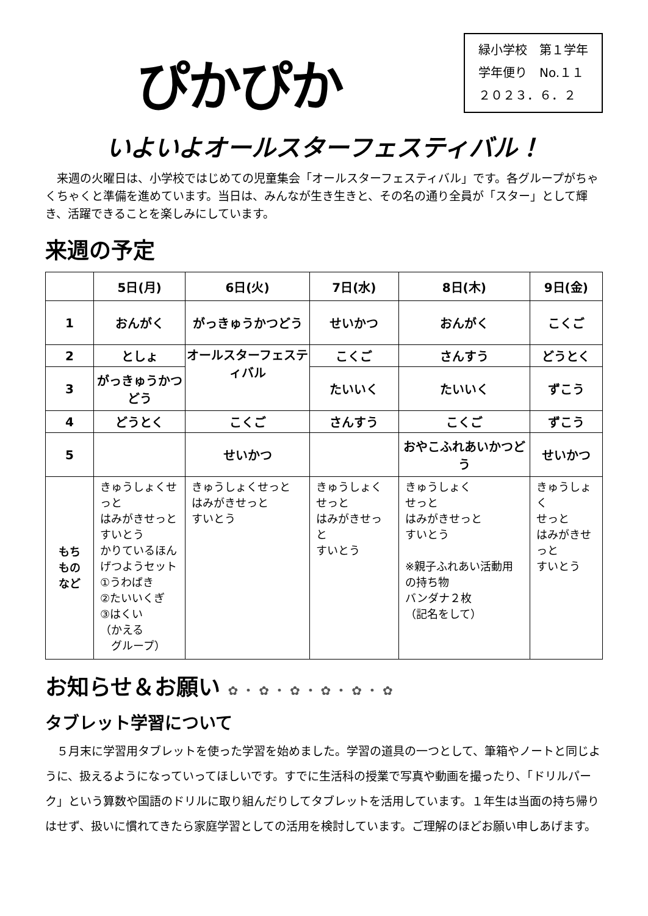ぴかぴか
緑小学校　第１学年
学年便り　No.１１
２０２３．６．２
いよいよオールスターフェスティバル！
　来週の火曜日は、小学校ではじめての児童集会「オールスターフェスティバル」です。各グループがちゃくちゃくと準備を進めています。当日は、みんなが生き生きと、その名の通り全員が「スター」として輝き、活躍できることを楽しみにしています。
来週の予定
| | 5日(月) | 6日(火) | 7日(水) | 8日(木) | 9日(金) |
| --- | --- | --- | --- | --- | --- |
| 1 | おんがく | がっきゅうかつどう | せいかつ | おんがく | こくご |
| 2 | としょ | オールスターフェスティバル | こくご | さんすう | どうとく |
| 3 | がっきゅうかつどう | | たいいく | たいいく | ずこう |
| 4 | どうとく | こくご | さんすう | こくご | ずこう |
| 5 | | せいかつ | | おやこふれあいかつどう | せいかつ |
| もち もの など | きゅうしょくせっと はみがきせっと すいとう かりているほん げつようセット ①うわばき ②たいいくぎ ③はくい （かえる グループ） | きゅうしょくせっと はみがきせっと すいとう | きゅうしょくせっと はみがきせっと すいとう | きゅうしょく せっと はみがきせっと すいとう ※親子ふれあい活動用の持ち物 バンダナ２枚 （記名をして） | きゅうしょく せっと はみがきせっと すいとう |
お知らせ＆お願い ✿ ・ ✿ ・ ✿ ・ ✿ ・ ✿ ・ ✿
タブレット学習について
　５月末に学習用タブレットを使った学習を始めました。学習の道具の一つとして、筆箱やノートと同じように、扱えるようになっていってほしいです。すでに生活科の授業で写真や動画を撮ったり、「ドリルパーク」という算数や国語のドリルに取り組んだりしてタブレットを活用しています。１年生は当面の持ち帰りはせず、扱いに慣れてきたら家庭学習としての活用を検討しています。ご理解のほどお願い申しあげます。